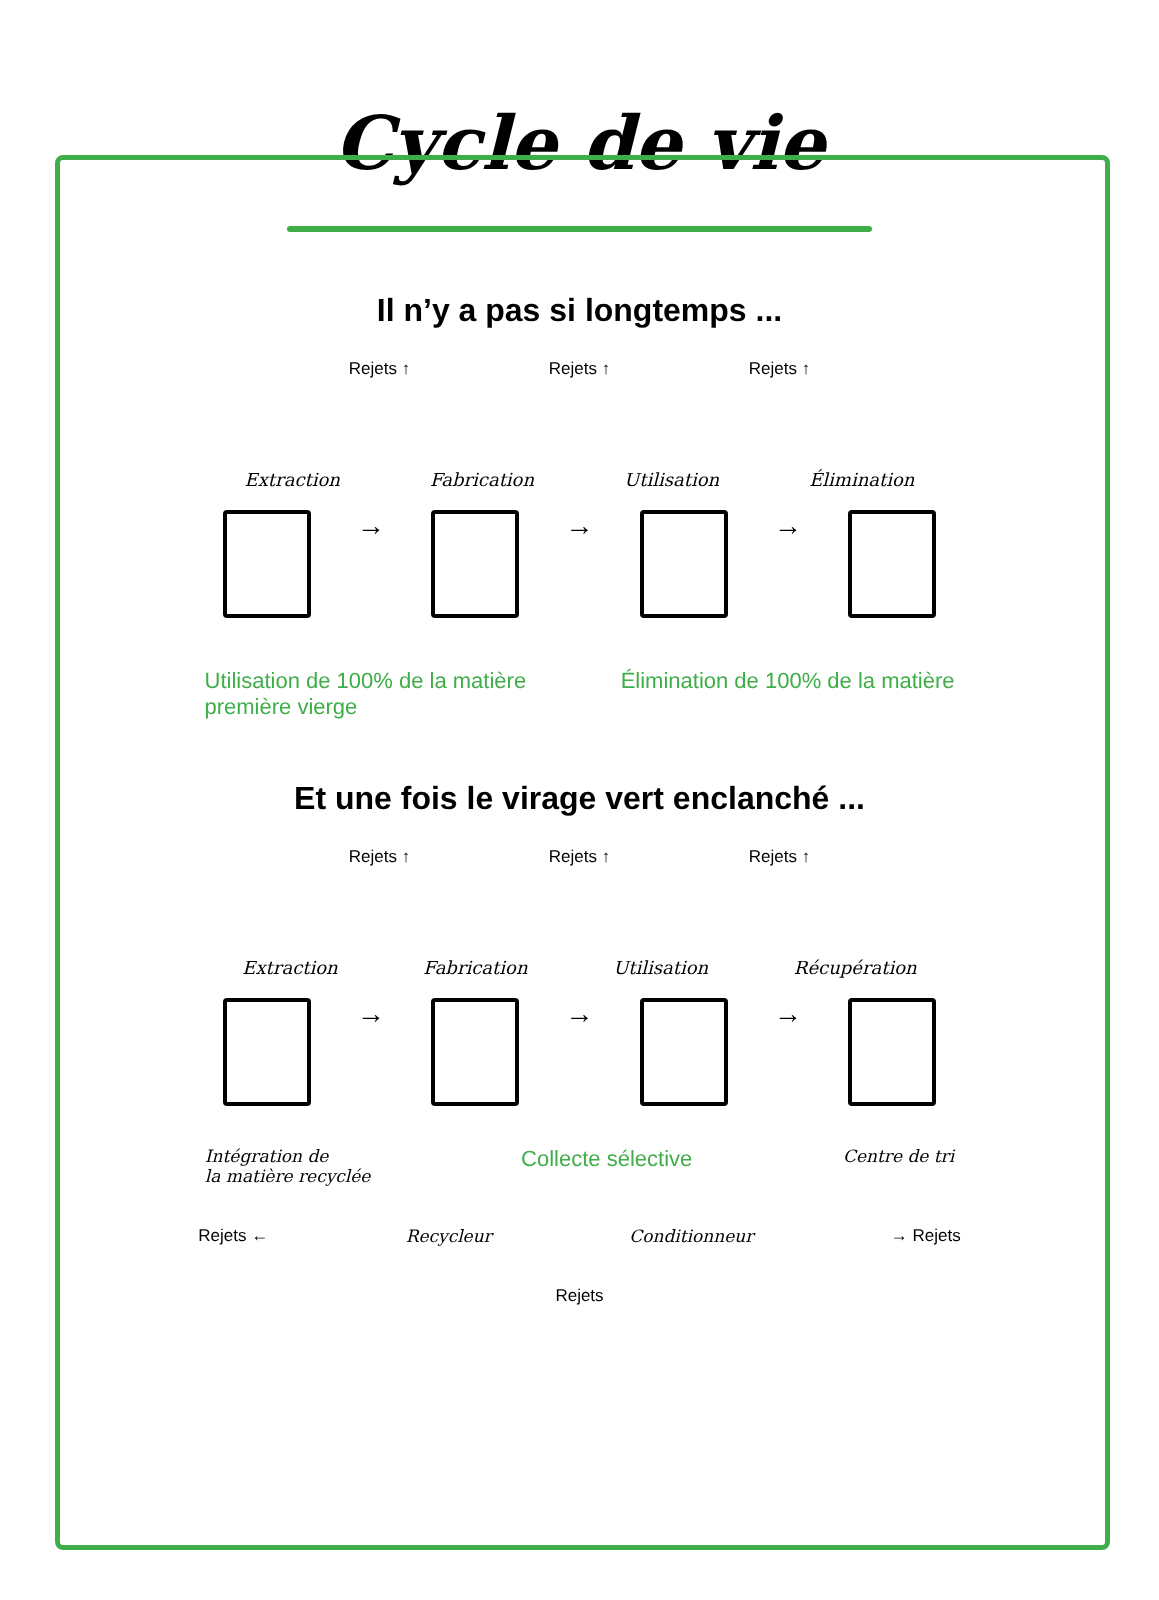Cycle de vie
Il n’y a pas si longtemps ...
Rejets ↑ Rejets ↑ Rejets ↑
Extraction Fabrication Utilisation Élimination
→
→
→
Utilisation de 100% de la matière
première vierge Élimination de 100% de la matière
Et une fois le virage vert enclanché ...
Rejets ↑ Rejets ↑ Rejets ↑
Extraction Fabrication Utilisation Récupération
→
→
→
Intégration de
la matière recyclée Collecte sélective Centre de tri
Rejets ← Recycleur Conditionneur → Rejets
Rejets